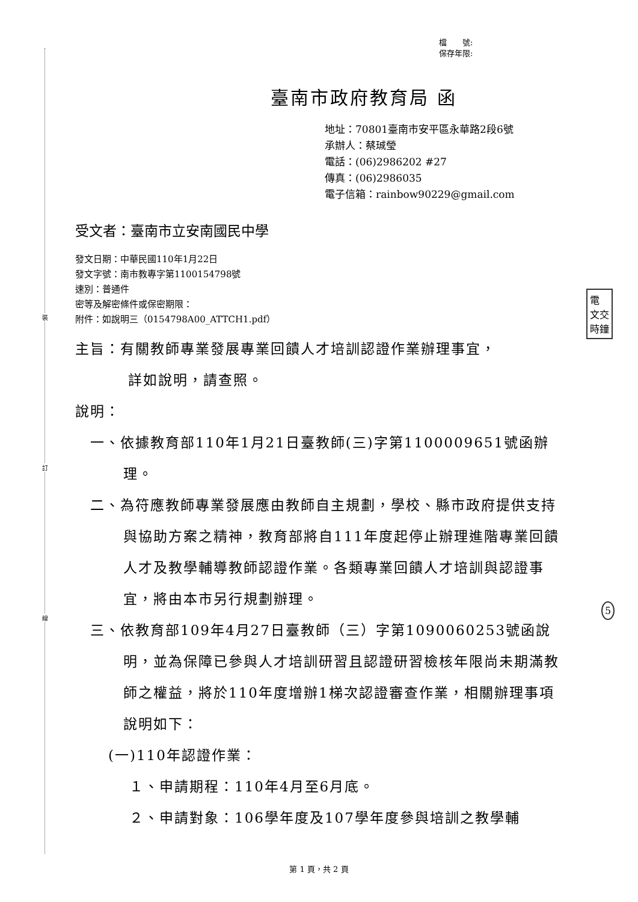裝
訂
線
檔　　號:
保存年限:
臺南市政府教育局 函
地址：70801臺南市安平區永華路2段6號
承辦人：蔡珹瑩
電話：(06)2986202 #27
傳真：(06)2986035
電子信箱：rainbow90229@gmail.com
受文者：臺南市立安南國民中學
發文日期：中華民國110年1月22日
發文字號：南市教專字第1100154798號
速別：普通件
密等及解密條件或保密期限：
附件：如說明三（0154798A00_ATTCH1.pdf）
主旨：有關教師專業發展專業回饋人才培訓認證作業辦理事宜，
詳如說明，請查照。
說明：
一、依據教育部110年1月21日臺教師(三)字第1100009651號函辦理。
二、為符應教師專業發展應由教師自主規劃，學校、縣市政府提供支持與協助方案之精神，教育部將自111年度起停止辦理進階專業回饋人才及教學輔導教師認證作業。各類專業回饋人才培訓與認證事宜，將由本市另行規劃辦理。
三、依教育部109年4月27日臺教師（三）字第1090060253號函說明，並為保障已參與人才培訓研習且認證研習檢核年限尚未期滿教師之權益，將於110年度增辦1梯次認證審查作業，相關辦理事項說明如下：
(一)110年認證作業：
１、申請期程：110年4月至6月底。
２、申請對象：106學年度及107學年度參與培訓之教學輔
電
文交
時鐘
5
第 1 頁，共 2 頁